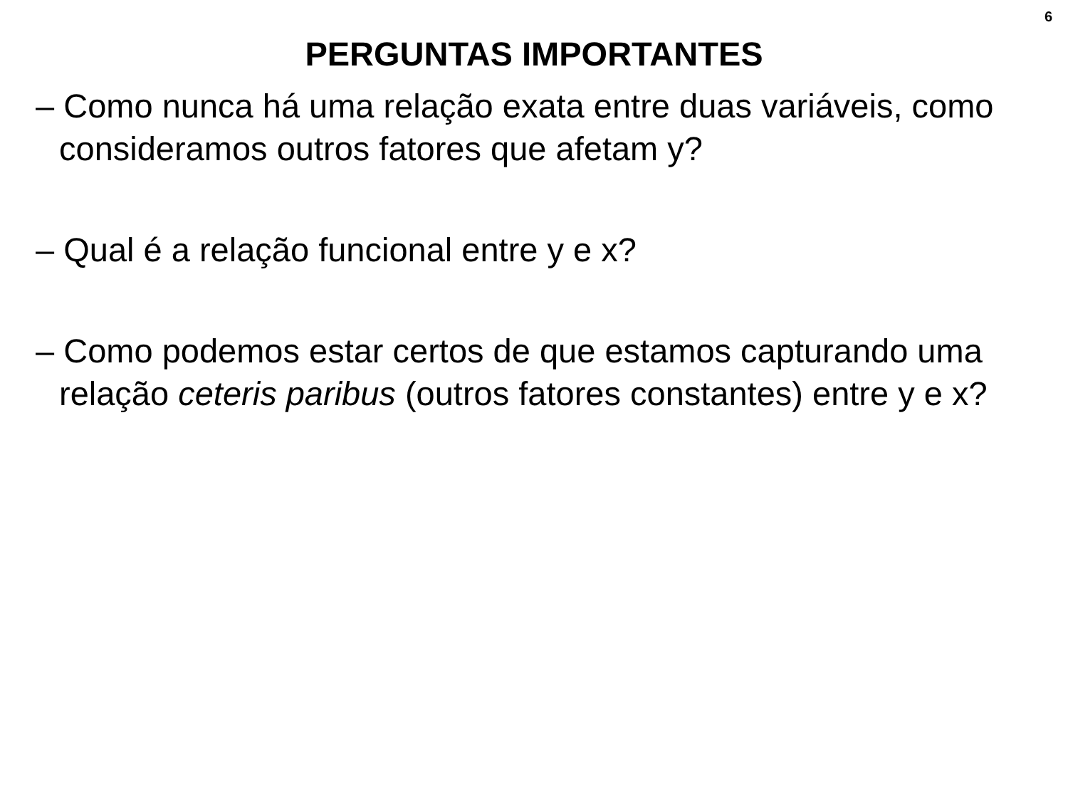6
PERGUNTAS IMPORTANTES
– Como nunca há uma relação exata entre duas variáveis, como consideramos outros fatores que afetam y?
– Qual é a relação funcional entre y e x?
– Como podemos estar certos de que estamos capturando uma relação ceteris paribus (outros fatores constantes) entre y e x?